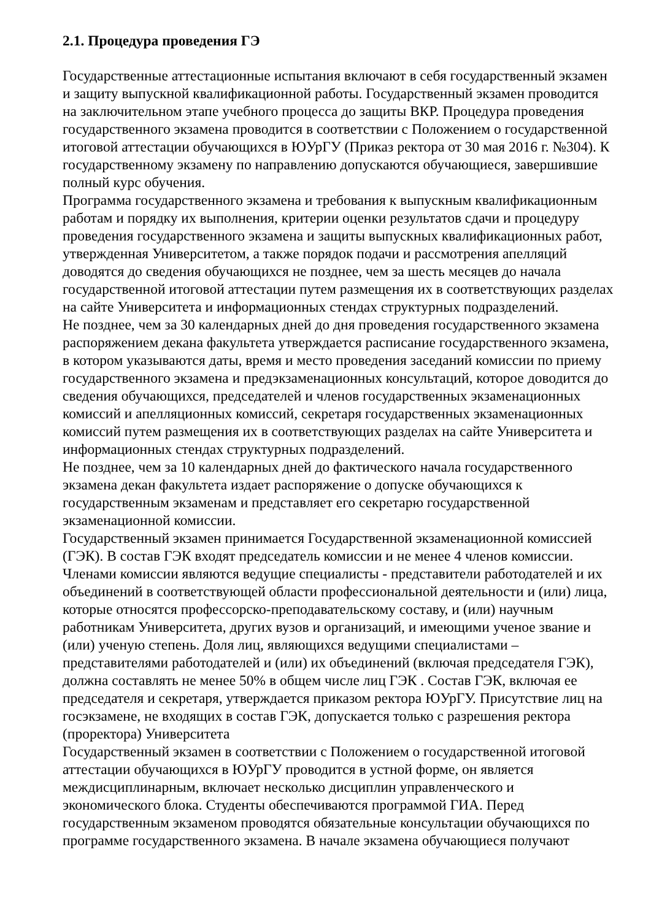2.1. Процедура проведения ГЭ
Государственные аттестационные испытания включают в себя государственный экзамен и защиту выпускной квалификационной работы. Государственный экзамен проводится на заключительном этапе учебного процесса до защиты ВКР. Процедура проведения государственного экзамена проводится в соответствии с Положением о государственной итоговой аттестации обучающихся в ЮУрГУ (Приказ ректора от 30 мая 2016 г. №304). К государственному экзамену по направлению допускаются обучающиеся, завершившие полный курс обучения.
Программа государственного экзамена и требования к выпускным квалификационным работам и порядку их выполнения, критерии оценки результатов сдачи и процедуру проведения государственного экзамена и защиты выпускных квалификационных работ, утвержденная Университетом, а также порядок подачи и рассмотрения апелляций доводятся до сведения обучающихся не позднее, чем за шесть месяцев до начала государственной итоговой аттестации путем размещения их в соответствующих разделах на сайте Университета и информационных стендах структурных подразделений.
Не позднее, чем за 30 календарных дней до дня проведения государственного экзамена распоряжением декана факультета утверждается расписание государственного экзамена, в котором указываются даты, время и место проведения заседаний комиссии по приему государственного экзамена и предэкзаменационных консультаций, которое доводится до сведения обучающихся, председателей и членов государственных экзаменационных комиссий и апелляционных комиссий, секретаря государственных экзаменационных комиссий путем размещения их в соответствующих разделах на сайте Университета и информационных стендах структурных подразделений.
Не позднее, чем за 10 календарных дней до фактического начала государственного экзамена декан факультета издает распоряжение о допуске обучающихся к государственным экзаменам и представляет его секретарю государственной экзаменационной комиссии.
Государственный экзамен принимается Государственной экзаменационной комиссией (ГЭК). В состав ГЭК входят председатель комиссии и не менее 4 членов комиссии. Членами комиссии являются ведущие специалисты - представители работодателей и их объединений в соответствующей области профессиональной деятельности и (или) лица, которые относятся профессорско-преподавательскому составу, и (или) научным работникам Университета, других вузов и организаций, и имеющими ученое звание и (или) ученую степень. Доля лиц, являющихся ведущими специалистами – представителями работодателей и (или) их объединений (включая председателя ГЭК), должна составлять не менее 50% в общем числе лиц ГЭК . Состав ГЭК, включая ее председателя и секретаря, утверждается приказом ректора ЮУрГУ. Присутствие лиц на госэкзамене, не входящих в состав ГЭК, допускается только с разрешения ректора (проректора) Университета
Государственный экзамен в соответствии с Положением о государственной итоговой аттестации обучающихся в ЮУрГУ проводится в устной форме, он является междисциплинарным, включает несколько дисциплин управленческого и экономического блока. Студенты обеспечиваются программой ГИА. Перед государственным экзаменом проводятся обязательные консультации обучающихся по программе государственного экзамена. В начале экзамена обучающиеся получают